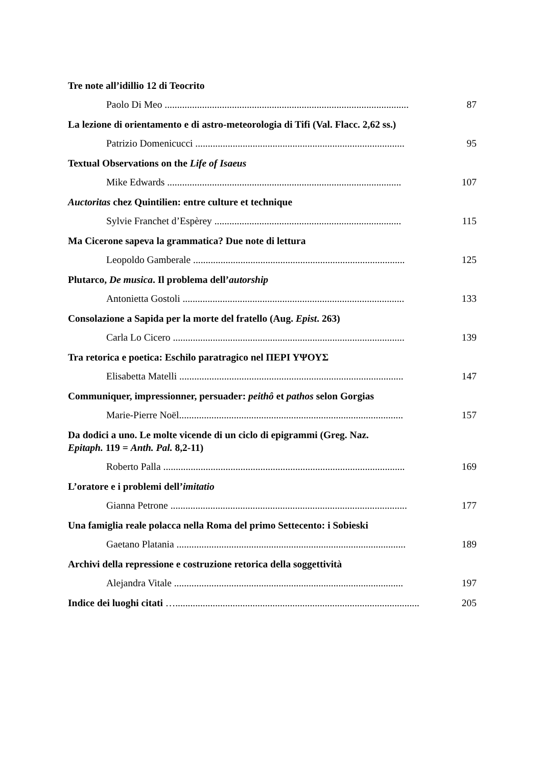Tre note all’idillio 12 di Teocrito
Paolo Di Meo .................................................................................................. 87
La lezione di orientamento e di astro-meteorologia di Tifi (Val. Flacc. 2,62 ss.)
Patrizio Domenicucci .................................................................................... 95
Textual Observations on the Life of Isaeus
Mike Edwards .............................................................................................. 107
Auctoritas chez Quintilien: entre culture et technique
Sylvie Franchet d’Espèrey ........................................................................... 115
Ma Cicerone sapeva la grammatica? Due note di lettura
Leopoldo Gamberale ..................................................................................... 125
Plutarco, De musica. Il problema dell’autorship
Antonietta Gostoli ......................................................................................... 133
Consolazione a Sapida per la morte del fratello (Aug. Epist. 263)
Carla Lo Cicero ............................................................................................. 139
Tra retorica e poetica: Eschilo paratragico nel ΠΕΡΙ ΥΨΟΥΣ
Elisabetta Matelli .......................................................................................... 147
Communiquer, impressionner, persuader: peithô et pathos selon Gorgias
Marie-Pierre Noël.......................................................................................... 157
Da dodici a uno. Le molte vicende di un ciclo di epigrammi (Greg. Naz.
Epitaph. 119 = Anth. Pal. 8,2-11)
Roberto Palla ................................................................................................. 169
L’oratore e i problemi dell’imitatio
Gianna Petrone ............................................................................................... 177
Una famiglia reale polacca nella Roma del primo Settecento: i Sobieski
Gaetano Platania ............................................................................................ 189
Archivi della repressione e costruzione retorica della soggettività
Alejandra Vitale ............................................................................................ 197
Indice dei luoghi citati ….................................................................................................. 205